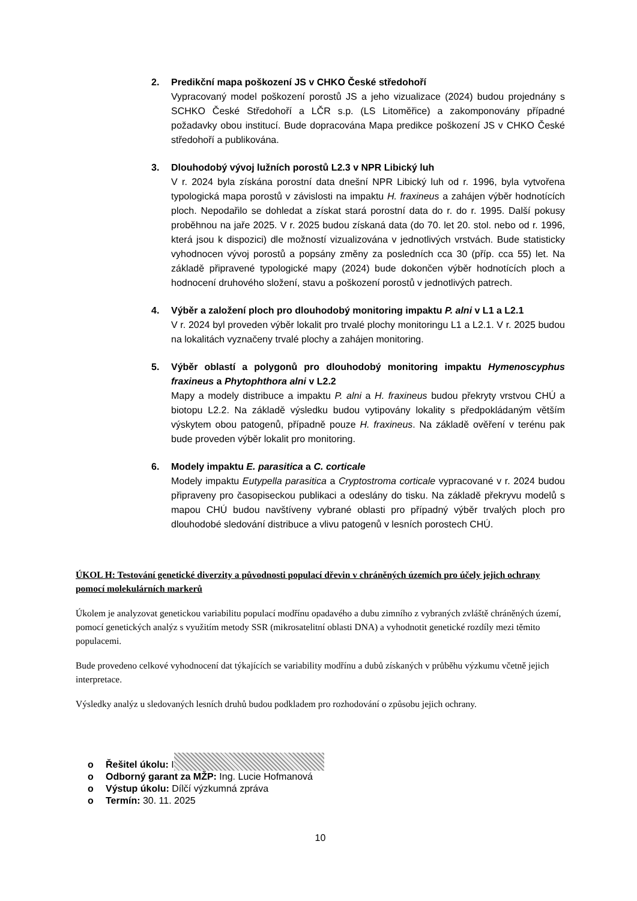2. Predikční mapa poškození JS v CHKO České středohoří
Vypracovaný model poškození porostů JS a jeho vizualizace (2024) budou projednány s SCHKO České Středohoří a LČR s.p. (LS Litoměřice) a zakomponovány případné požadavky obou institucí. Bude dopracována Mapa predikce poškození JS v CHKO České středohoří a publikována.
3. Dlouhodobý vývoj lužních porostů L2.3 v NPR Libický luh
V r. 2024 byla získána porostní data dnešní NPR Libický luh od r. 1996, byla vytvořena typologická mapa porostů v závislosti na impaktu H. fraxineus a zahájen výběr hodnotících ploch. Nepodařilo se dohledat a získat stará porostní data do r. do r. 1995. Další pokusy proběhnou na jaře 2025. V r. 2025 budou získaná data (do 70. let 20. stol. nebo od r. 1996, která jsou k dispozici) dle možností vizualizována v jednotlivých vrstvách. Bude statisticky vyhodnocen vývoj porostů a popsány změny za posledních cca 30 (příp. cca 55) let. Na základě připravené typologické mapy (2024) bude dokončen výběr hodnotících ploch a hodnocení druhového složení, stavu a poškození porostů v jednotlivých patrech.
4. Výběr a založení ploch pro dlouhodobý monitoring impaktu P. alni v L1 a L2.1
V r. 2024 byl proveden výběr lokalit pro trvalé plochy monitoringu L1 a L2.1. V r. 2025 budou na lokalitách vyznačeny trvalé plochy a zahájen monitoring.
5. Výběr oblastí a polygonů pro dlouhodobý monitoring impaktu Hymenoscyphus fraxineus a Phytophthora alni v L2.2
Mapy a modely distribuce a impaktu P. alni a H. fraxineus budou překryty vrstvou CHÚ a biotopu L2.2. Na základě výsledku budou vytipovány lokality s předpokládaným větším výskytem obou patogenů, případně pouze H. fraxineus. Na základě ověření v terénu pak bude proveden výběr lokalit pro monitoring.
6. Modely impaktu E. parasitica a C. corticale
Modely impaktu Eutypella parasitica a Cryptostroma corticale vypracované v r. 2024 budou připraveny pro časopiseckou publikaci a odeslány do tisku. Na základě překryvu modelů s mapou CHÚ budou navštíveny vybrané oblasti pro případný výběr trvalých ploch pro dlouhodobé sledování distribuce a vlivu patogenů v lesních porostech CHÚ.
ÚKOL H: Testování genetické diverzity a původnosti populací dřevin v chráněných územích pro účely jejich ochrany pomocí molekulárních markerů
Úkolem je analyzovat genetickou variabilitu populací modřínu opadavého a dubu zimního z vybraných zvláště chráněných území, pomocí genetických analýz s využitím metody SSR (mikrosatelitní oblasti DNA) a vyhodnotit genetické rozdíly mezi těmito populacemi.
Bude provedeno celkové vyhodnocení dat týkajících se variability modřínu a dubů získaných v průběhu výzkumu včetně jejich interpretace.
Výsledky analýz u sledovaných lesních druhů budou podkladem pro rozhodování o způsobu jejich ochrany.
o Řešitel úkolu: I
o Odborný garant za MŽP: Ing. Lucie Hofmanová
o Výstup úkolu: Dílčí výzkumná zpráva
o Termín: 30. 11. 2025
10